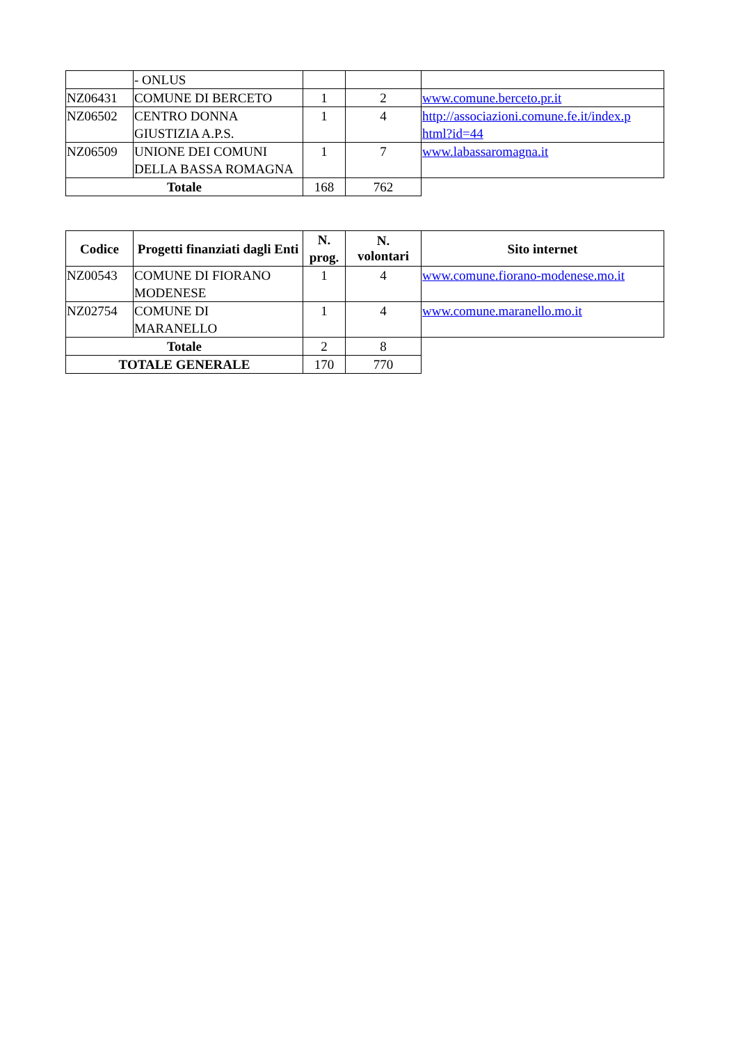| | - ONLUS | | | |
| NZ06431 | COMUNE DI BERCETO | 1 | 2 | www.comune.berceto.pr.it |
| NZ06502 | CENTRO DONNA GIUSTIZIA A.P.S. | 1 | 4 | http://associazioni.comune.fe.it/index.p html?id=44 |
| NZ06509 | UNIONE DEI COMUNI DELLA BASSA ROMAGNA | 1 | 7 | www.labassaromagna.it |
| Totale | | 168 | 762 | |
| Codice | Progetti finanziati dagli Enti | N. prog. | N. volontari | Sito internet |
| --- | --- | --- | --- | --- |
| NZ00543 | COMUNE DI FIORANO MODENESE | 1 | 4 | www.comune.fiorano-modenese.mo.it |
| NZ02754 | COMUNE DI MARANELLO | 1 | 4 | www.comune.maranello.mo.it |
| Totale | | 2 | 8 | |
| TOTALE GENERALE | | 170 | 770 | |